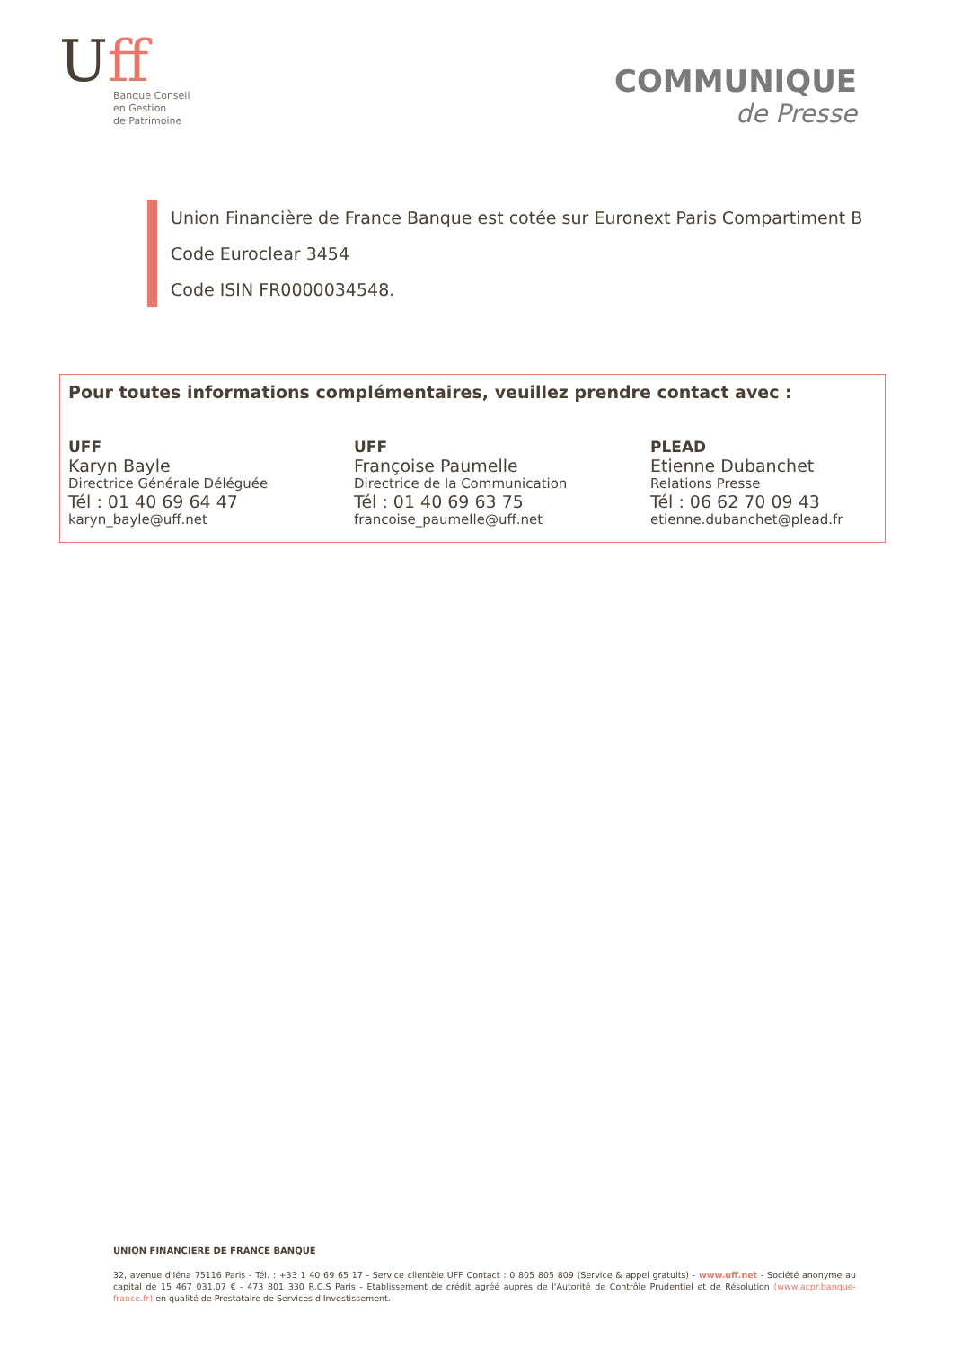Uff
Banque Conseil
en Gestion
de Patrimoine
COMMUNIQUE
de Presse
Union Financière de France Banque est cotée sur Euronext Paris Compartiment B
Code Euroclear 3454
Code ISIN FR0000034548.
Pour toutes informations complémentaires, veuillez prendre contact avec :
UFF
Karyn Bayle
Directrice Générale Déléguée
Tél : 01 40 69 64 47
karyn_bayle@uff.net
UFF
Françoise Paumelle
Directrice de la Communication
Tél : 01 40 69 63 75
francoise_paumelle@uff.net
PLEAD
Etienne Dubanchet
Relations Presse
Tél : 06 62 70 09 43
etienne.dubanchet@plead.fr
UNION FINANCIERE DE FRANCE BANQUE
32, avenue d'Iéna 75116 Paris - Tél. : +33 1 40 69 65 17 - Service clientèle UFF Contact : 0 805 805 809 (Service & appel gratuits) - www.uff.net - Société anonyme au capital de 15 467 031,07 € - 473 801 330 R.C.S Paris - Etablissement de crédit agréé auprès de l'Autorité de Contrôle Prudentiel et de Résolution (www.acpr.banque-france.fr) en qualité de Prestataire de Services d'Investissement.